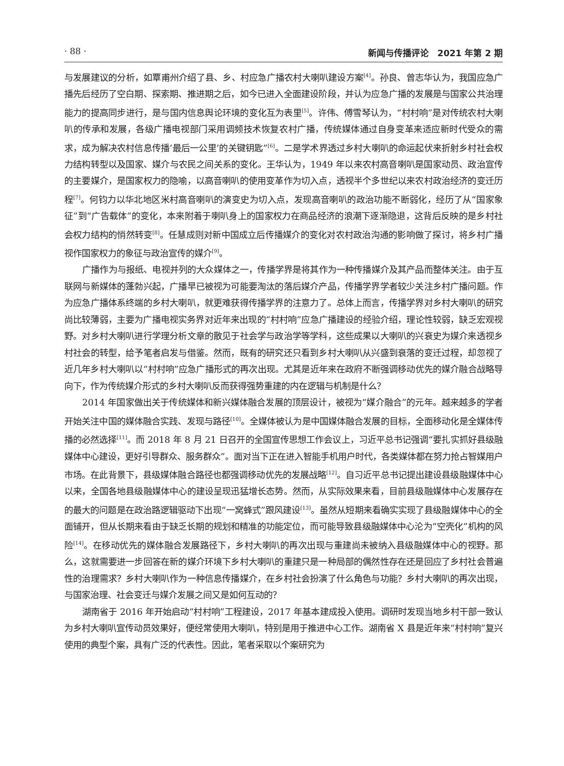· 88 · 新闻与传播评论　2021 年第 2 期
与发展建议的分析，如覃甫州介绍了县、乡、村应急广播农村大喇叭建设方案<sup>[4]</sup>。孙良、曾志华认为，我国应急广播先后经历了空白期、探索期、推进期之后，如今已进入全面建设阶段，并认为应急广播的发展是与国家公共治理能力的提高同步进行，是与国内信息舆论环境的变化互为表里<sup>[5]</sup>。许伟、傅雪琴认为，“村村响”是对传统农村大喇叭的传承和发展，各级广播电视部门采用调频技术恢复农村广播，传统媒体通过自身变革来适应新时代受众的需求，成为解决农村信息传播‘最后一公里’的关键钥匙”<sup>[6]</sup>。二是学术界透过乡村大喇叭的命运起伏来折射乡村社会权力结构转型以及国家、媒介与农民之间关系的变化。王华认为，1949 年以来农村高音喇叭是国家动员、政治宣传的主要媒介，是国家权力的隐喻，以高音喇叭的使用变革作为切入点，透视半个多世纪以来农村政治经济的变迁历程<sup>[7]</sup>。何钧力以华北地区米村高音喇叭的演变史为切入点，发现高音喇叭的政治功能不断弱化，经历了从“国家象征”到“广告载体”的变化，本来附着于喇叭身上的国家权力在商品经济的浪潮下逐渐隐退，这背后反映的是乡村社会权力结构的悄然转变<sup>[8]</sup>。任慧成则对新中国成立后传播媒介的变化对农村政治沟通的影响做了探讨，将乡村广播视作国家权力的象征与政治宣传的媒介<sup>[9]</sup>。
广播作为与报纸、电视并列的大众媒体之一，传播学界是将其作为一种传播媒介及其产品而整体关注。由于互联网与新媒体的蓬勃兴起，广播早已被视为可能要淘汰的落后媒介产品，传播学界学者较少关注乡村广播问题。作为应急广播体系终端的乡村大喇叭，就更难获得传播学界的注意力了。总体上而言，传播学界对乡村大喇叭的研究尚比较薄弱，主要为广播电视实务界对近年来出现的“村村响”应急广播建设的经验介绍，理论性较弱，缺乏宏观视野。对乡村大喇叭进行学理分析文章的散见于社会学与政治学等学科，这些成果以大喇叭的兴衰史为媒介来透视乡村社会的转型，给予笔者启发与借鉴。然而，既有的研究还只看到乡村大喇叭从兴盛到衰落的变迁过程，却忽视了近几年乡村大喇叭以“村村响”应急广播形式的再次出现。尤其是近年来在政府不断强调移动优先的媒介融合战略导向下，作为传统媒介形式的乡村大喇叭反而获得强势重建的内在逻辑与机制是什么？
2014 年国家做出关于传统媒体和新兴媒体融合发展的顶层设计，被视为“媒介融合”的元年。越来越多的学者开始关注中国的媒体融合实践、发现与路径<sup>[10]</sup>。全媒体被认为是中国媒体融合发展的目标，全面移动化是全媒体传播的必然选择<sup>[11]</sup>。而 2018 年 8 月 21 日召开的全国宣传思想工作会议上，习近平总书记强调“要扎实抓好县级融媒体中心建设，更好引导群众、服务群众”。面对当下正在进入智能手机用户时代，各类媒体都在努力抢占智媒用户市场。在此背景下，县级媒体融合路径也都强调移动优先的发展战略<sup>[12]</sup>。自习近平总书记提出建设县级融媒体中心以来，全国各地县级融媒体中心的建设呈现迅猛增长态势。然而，从实际效果来看，目前县级融媒体中心发展存在的最大的问题是在政治路逻辑驱动下出现“一窝蜂式”跟风建设<sup>[13]</sup>。虽然从短期来看确实实现了县级融媒体中心的全面铺开，但从长期来看由于缺乏长期的规划和精准的功能定位，而可能导致县级融媒体中心沦为“空壳化”机构的风险<sup>[14]</sup>。在移动优先的媒体融合发展路径下，乡村大喇叭的再次出现与重建尚未被纳入县级融媒体中心的视野。那么，这就需要进一步回答在新的媒介环境下乡村大喇叭的重建只是一种局部的偶然性存在还是回应了乡村社会普遍性的治理需求？乡村大喇叭作为一种信息传播媒介，在乡村社会扮演了什么角色与功能？乡村大喇叭的再次出现，与国家治理、社会变迁与媒介发展之间又是如何互动的？
湖南省于 2016 年开始启动“村村响”工程建设，2017 年基本建成投入使用。调研时发现当地乡村干部一致认为乡村大喇叭宣传动员效果好，便经常使用大喇叭，特别是用于推进中心工作。湖南省 X 县是近年来“村村响”复兴使用的典型个案，具有广泛的代表性。因此，笔者采取以个案研究为